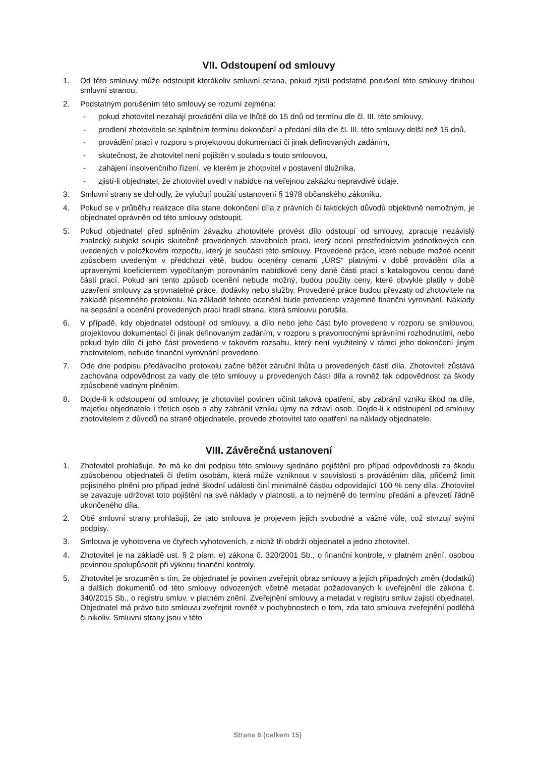VII. Odstoupení od smlouvy
1. Od této smlouvy může odstoupit kterákoliv smluvní strana, pokud zjistí podstatné porušení této smlouvy druhou smluvní stranou.
2. Podstatným porušením této smlouvy se rozumí zejména:
- pokud zhotovitel nezahájí provádění díla ve lhůtě do 15 dnů od termínu dle čl. III. této smlouvy,
- prodlení zhotovitele se splněním termínu dokončení a předání díla dle čl. III. této smlouvy delší než 15 dnů,
- provádění prací v rozporu s projektovou dokumentací či jinak definovaných zadáním,
- skutečnost, že zhotovitel není pojištěn v souladu s touto smlouvou,
- zahájení insolvenčního řízení, ve kterém je zhotovitel v postavení dlužníka,
- zjistí-li objednatel, že zhotovitel uvedl v nabídce na veřejnou zakázku nepravdivé údaje.
3. Smluvní strany se dohodly, že vylučují použití ustanovení § 1978 občanského zákoníku.
4. Pokud se v průběhu realizace díla stane dokončení díla z právních či faktických důvodů objektivně nemožným, je objednatel oprávněn od této smlouvy odstoupit.
5. Pokud objednatel před splněním závazku zhotovitele provést dílo odstoupí od smlouvy, zpracuje nezávislý znalecký subjekt soupis skutečně provedených stavebních prací, který ocení prostřednictvím jednotkových cen uvedených v položkovém rozpočtu, který je součástí této smlouvy. Provedené práce, které nebude možné ocenit způsobem uvedeným v předchozí větě, budou oceněny cenami „ÚRS“ platnými v době provádění díla a upravenými koeficientem vypočítaným porovnáním nabídkové ceny dané části prací s katalogovou cenou dané části prací. Pokud ani tento způsob ocenění nebude možný, budou použity ceny, které obvykle platily v době uzavření smlouvy za srovnatelné práce, dodávky nebo služby. Provedené práce budou převzaty od zhotovitele na základě písemného protokolu. Na základě tohoto ocenění bude provedeno vzájemné finanční vyrovnání. Náklady na sepsání a ocenění provedených prací hradí strana, která smlouvu porušila.
6. V případě, kdy objednatel odstoupil od smlouvy, a dílo nebo jeho část bylo provedeno v rozporu se smlouvou, projektovou dokumentací či jinak definovaným zadáním, v rozporu s pravomocnými správními rozhodnutími, nebo pokud bylo dílo či jeho část provedeno v takovém rozsahu, který není využitelný v rámci jeho dokončení jiným zhotovitelem, nebude finanční vyrovnání provedeno.
7. Ode dne podpisu předávacího protokolu začne běžet záruční lhůta u provedených částí díla. Zhotoviteli zůstává zachována odpovědnost za vady dle této smlouvy u provedených částí díla a rovněž tak odpovědnost za škody způsobené vadným plněním.
8. Dojde-li k odstoupení od smlouvy, je zhotovitel povinen učinit taková opatření, aby zabránil vzniku škod na díle, majetku objednatele i třetích osob a aby zabránil vzniku újmy na zdraví osob. Dojde-li k odstoupení od smlouvy zhotovitelem z důvodů na straně objednatele, provede zhotovitel tato opatření na náklady objednatele.
VIII. Závěrečná ustanovení
1. Zhotovitel prohlašuje, že má ke dni podpisu této smlouvy sjednáno pojištění pro případ odpovědnosti za škodu způsobenou objednateli či třetím osobám, která může vzniknout v souvislosti s prováděním díla, přičemž limit pojistného plnění pro případ jedné škodní události činí minimálně částku odpovídající 100 % ceny díla. Zhotovitel se zavazuje udržovat toto pojištění na své náklady v platnosti, a to nejméně do termínu předání a převzetí řádně ukončeného díla.
2. Obě smluvní strany prohlašují, že tato smlouva je projevem jejich svobodné a vážné vůle, což stvrzují svými podpisy.
3. Smlouva je vyhotovena ve čtyřech vyhotoveních, z nichž tři obdrží objednatel a jedno zhotovitel.
4. Zhotovitel je na základě ust. § 2 písm. e) zákona č. 320/2001 Sb., o finanční kontrole, v platném znění, osobou povinnou spolupůsobit při výkonu finanční kontroly.
5. Zhotovitel je srozuměn s tím, že objednatel je povinen zveřejnit obraz smlouvy a jejích případných změn (dodatků) a dalších dokumentů od této smlouvy odvozených včetně metadat požadovaných k uveřejnění dle zákona č. 340/2015 Sb., o registru smluv, v platném znění. Zveřejnění smlouvy a metadat v registru smluv zajistí objednatel. Objednatel má právo tuto smlouvu zveřejnit rovněž v pochybnostech o tom, zda tato smlouva zveřejnění podléhá či nikoliv. Smluvní strany jsou v této
Strana 6 (celkem 15)